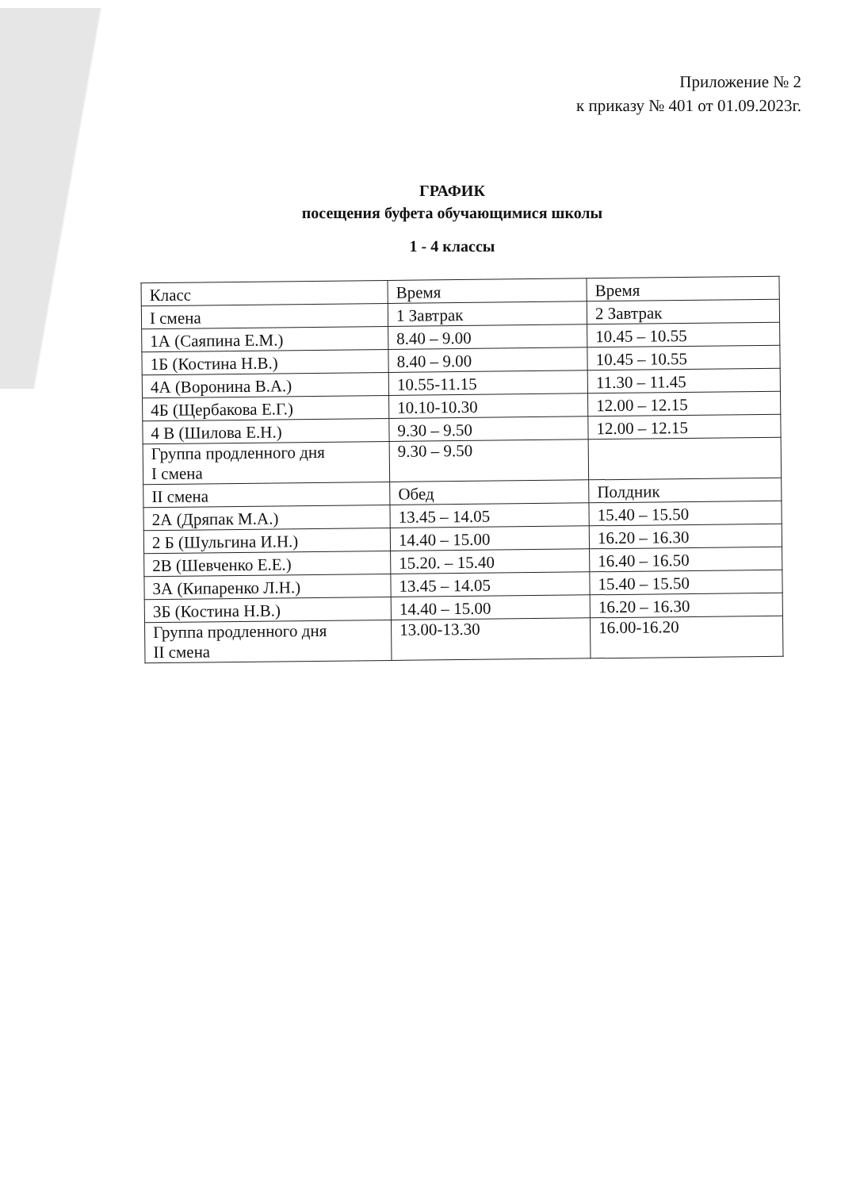Приложение № 2
к приказу № 401 от 01.09.2023г.
ГРАФИК
посещения буфета обучающимися школы
1 - 4 классы
| Класс | Время | Время |
| I смена | 1 Завтрак | 2 Завтрак |
| 1А (Саяпина Е.М.) | 8.40 – 9.00 | 10.45 – 10.55 |
| 1Б (Костина Н.В.) | 8.40 – 9.00 | 10.45 – 10.55 |
| 4А (Воронина В.А.) | 10.55-11.15 | 11.30 – 11.45 |
| 4Б (Щербакова Е.Г.) | 10.10-10.30 | 12.00 – 12.15 |
| 4 В (Шилова Е.Н.) | 9.30 – 9.50 | 12.00 – 12.15 |
| Группа продленного дня I смена | 9.30 – 9.50 | |
| II смена | Обед | Полдник |
| 2А (Дряпак М.А.) | 13.45 – 14.05 | 15.40 – 15.50 |
| 2 Б (Шульгина И.Н.) | 14.40 – 15.00 | 16.20 – 16.30 |
| 2В (Шевченко Е.Е.) | 15.20. – 15.40 | 16.40 – 16.50 |
| 3А (Кипаренко Л.Н.) | 13.45 – 14.05 | 15.40 – 15.50 |
| 3Б (Костина Н.В.) | 14.40 – 15.00 | 16.20 – 16.30 |
| Группа продленного дня II смена | 13.00-13.30 | 16.00-16.20 |